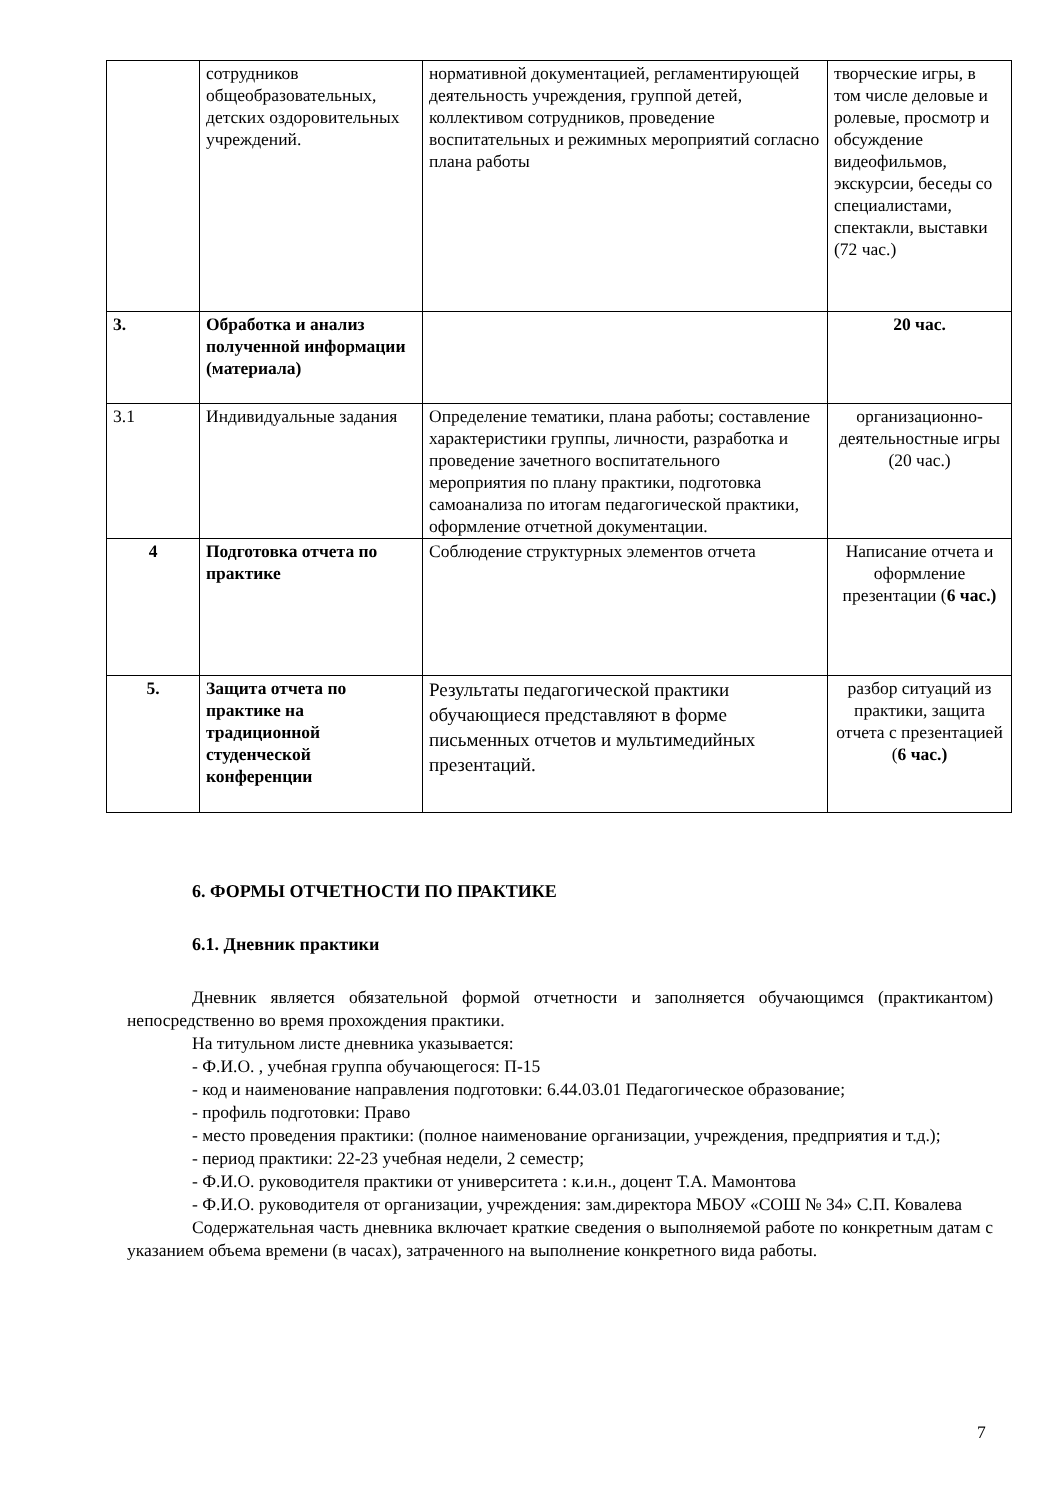| | сотрудников общеобразовательных, детских оздоровительных учреждений. | нормативной документацией, регламентирующей деятельность учреждения, группой детей, коллективом сотрудников, проведение воспитательных и режимных мероприятий согласно плана работы | творческие игры, в том числе деловые и ролевые, просмотр и обсуждение видеофильмов, экскурсии, беседы со специалистами, спектакли, выставки (72 час.) |
| 3. | Обработка и анализ полученной информации (материала) | | 20 час. |
| 3.1 | Индивидуальные задания | Определение тематики, плана работы; составление характеристики группы, личности, разработка и проведение зачетного воспитательного мероприятия по плану практики, подготовка самоанализа по итогам педагогической практики, оформление отчетной документации. | организационно-деятельностные игры (20 час.) |
| 4 | Подготовка отчета по практике | Соблюдение структурных элементов отчета | Написание отчета и оформление презентации ( 6 час.) |
| 5. | Защита отчета по практике на традиционной студенческой конференции | Результаты педагогической практики обучающиеся представляют в форме письменных отчетов и мультимедийных презентаций. | разбор ситуаций из практики, защита отчета с презентацией ( 6 час.) |
6. ФОРМЫ ОТЧЕТНОСТИ ПО ПРАКТИКЕ
6.1. Дневник практики
Дневник является обязательной формой отчетности и заполняется обучающимся (практикантом) непосредственно во время прохождения практики.
На титульном листе дневника указывается:
- Ф.И.О. , учебная группа обучающегося: П-15
- код и наименование направления подготовки: 6.44.03.01 Педагогическое образование;
- профиль подготовки: Право
- место проведения практики: (полное наименование организации, учреждения, предприятия и т.д.);
- период практики: 22-23 учебная недели, 2 семестр;
- Ф.И.О. руководителя практики от университета : к.и.н., доцент Т.А. Мамонтова
- Ф.И.О. руководителя от организации, учреждения: зам.директора МБОУ «СОШ № 34» С.П. Ковалева
Содержательная часть дневника включает краткие сведения о выполняемой работе по конкретным датам с указанием объема времени (в часах), затраченного на выполнение конкретного вида работы.
7